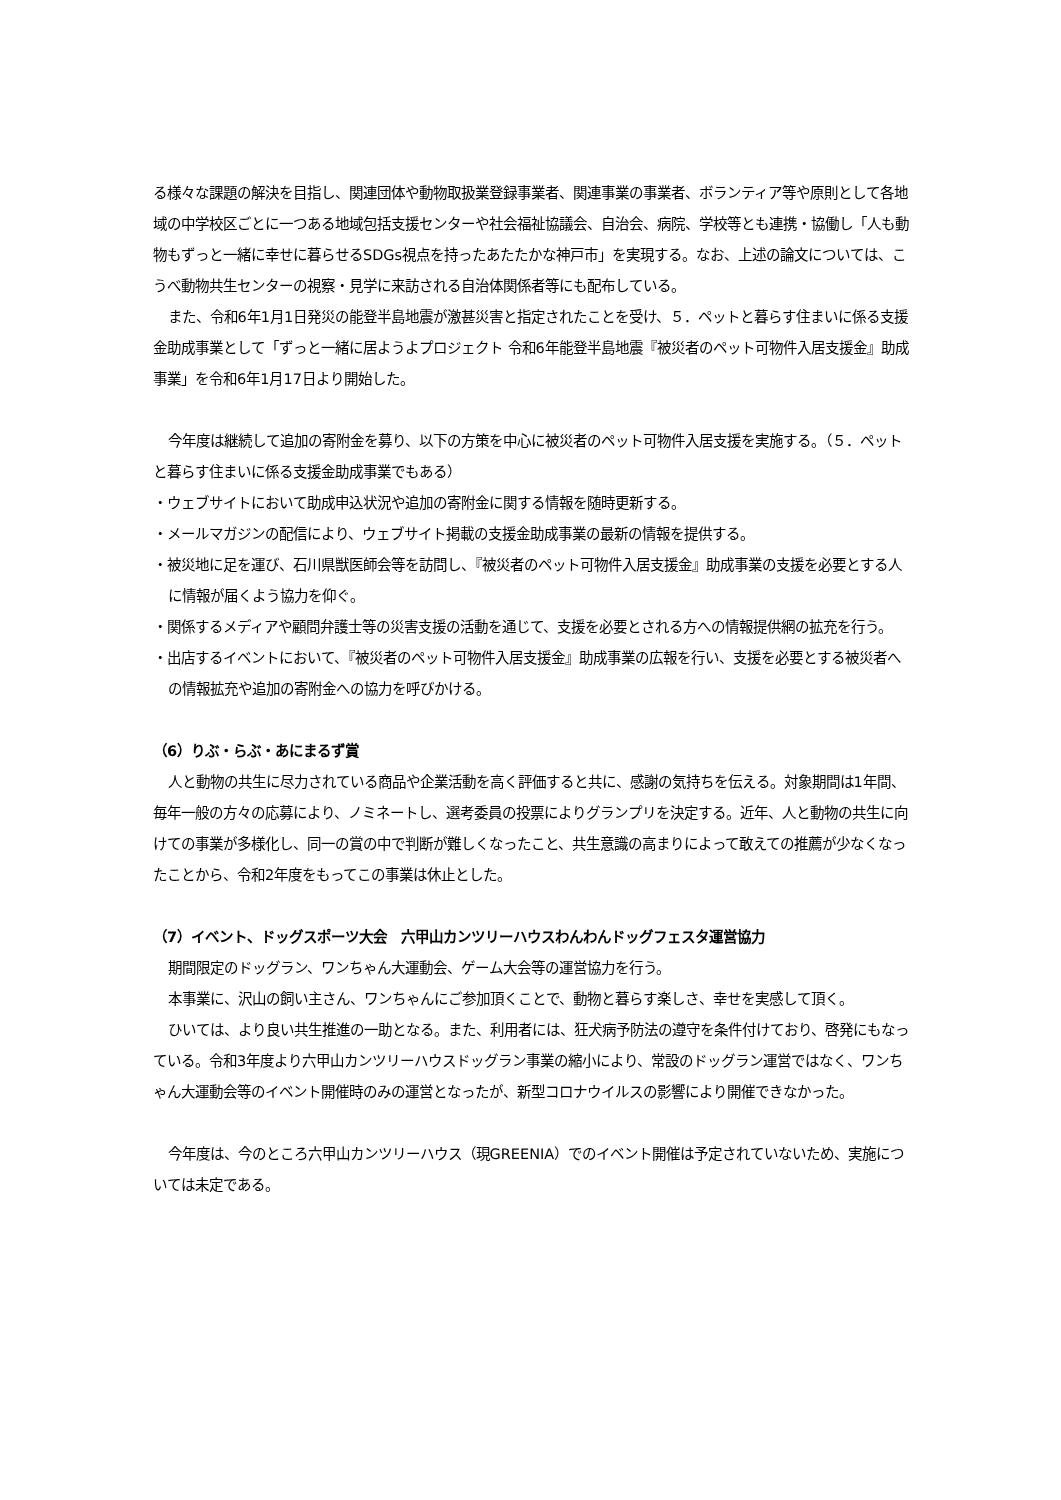る様々な課題の解決を目指し、関連団体や動物取扱業登録事業者、関連事業の事業者、ボランティア等や原則として各地域の中学校区ごとに一つある地域包括支援センターや社会福祉協議会、自治会、病院、学校等とも連携・協働し「人も動物もずっと一緒に幸せに暮らせるSDGs視点を持ったあたたかな神戸市」を実現する。なお、上述の論文については、こうべ動物共生センターの視察・見学に来訪される自治体関係者等にも配布している。
また、令和6年1月1日発災の能登半島地震が激甚災害と指定されたことを受け、５．ペットと暮らす住まいに係る支援金助成事業として「ずっと一緒に居ようよプロジェクト 令和6年能登半島地震『被災者のペット可物件入居支援金』助成事業」を令和6年1月17日より開始した。
今年度は継続して追加の寄附金を募り、以下の方策を中心に被災者のペット可物件入居支援を実施する。（５．ペットと暮らす住まいに係る支援金助成事業でもある）
・ウェブサイトにおいて助成申込状況や追加の寄附金に関する情報を随時更新する。
・メールマガジンの配信により、ウェブサイト掲載の支援金助成事業の最新の情報を提供する。
・被災地に足を運び、石川県獣医師会等を訪問し、『被災者のペット可物件入居支援金』助成事業の支援を必要とする人に情報が届くよう協力を仰ぐ。
・関係するメディアや顧問弁護士等の災害支援の活動を通じて、支援を必要とされる方への情報提供網の拡充を行う。
・出店するイベントにおいて、『被災者のペット可物件入居支援金』助成事業の広報を行い、支援を必要とする被災者への情報拡充や追加の寄附金への協力を呼びかける。
（6）りぶ・らぶ・あにまるず賞
人と動物の共生に尽力されている商品や企業活動を高く評価すると共に、感謝の気持ちを伝える。対象期間は1年間、毎年一般の方々の応募により、ノミネートし、選考委員の投票によりグランプリを決定する。近年、人と動物の共生に向けての事業が多様化し、同一の賞の中で判断が難しくなったこと、共生意識の高まりによって敢えての推薦が少なくなったことから、令和2年度をもってこの事業は休止とした。
（7）イベント、ドッグスポーツ大会　六甲山カンツリーハウスわんわんドッグフェスタ運営協力
期間限定のドッグラン、ワンちゃん大運動会、ゲーム大会等の運営協力を行う。
本事業に、沢山の飼い主さん、ワンちゃんにご参加頂くことで、動物と暮らす楽しさ、幸せを実感して頂く。
ひいては、より良い共生推進の一助となる。また、利用者には、狂犬病予防法の遵守を条件付けており、啓発にもなっている。令和3年度より六甲山カンツリーハウスドッグラン事業の縮小により、常設のドッグラン運営ではなく、ワンちゃん大運動会等のイベント開催時のみの運営となったが、新型コロナウイルスの影響により開催できなかった。
今年度は、今のところ六甲山カンツリーハウス（現GREENIA）でのイベント開催は予定されていないため、実施については未定である。